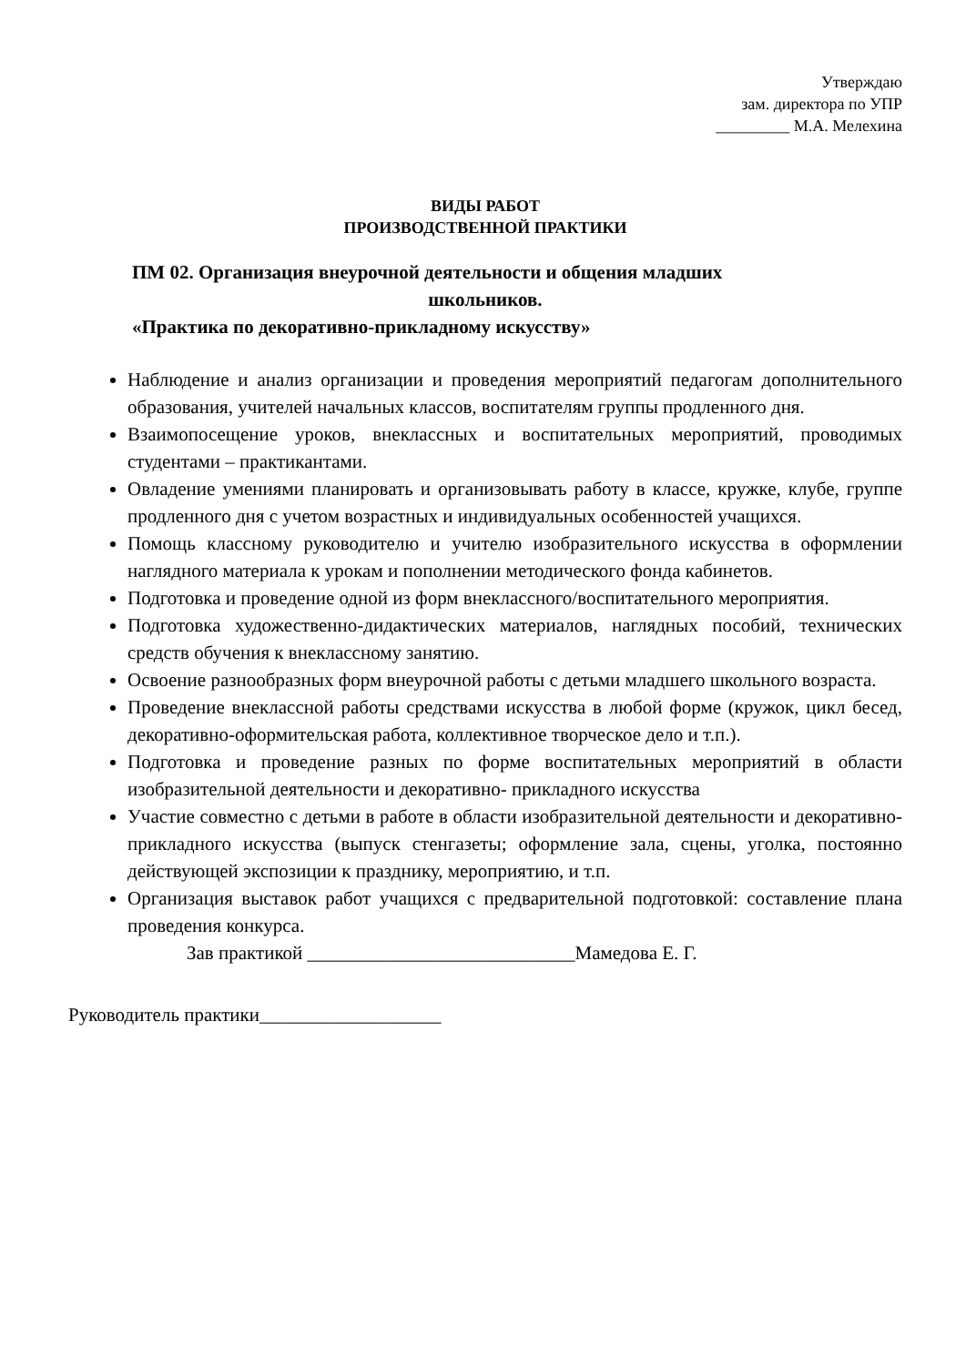Утверждаю
зам. директора по УПР
_________ М.А. Мелехина
ВИДЫ РАБОТ
ПРОИЗВОДСТВЕННОЙ ПРАКТИКИ
ПМ 02. Организация внеурочной деятельности и общения младших
школьников.
«Практика по декоративно-прикладному искусству»
Наблюдение и анализ организации и проведения мероприятий педагогам дополнительного образования, учителей начальных классов, воспитателям группы продленного дня.
Взаимопосещение уроков, внеклассных и воспитательных мероприятий, проводимых студентами – практикантами.
Овладение умениями планировать и организовывать работу в классе, кружке, клубе, группе продленного дня с учетом возрастных и индивидуальных особенностей учащихся.
Помощь классному руководителю и учителю изобразительного искусства в оформлении наглядного материала к урокам и пополнении методического фонда кабинетов.
Подготовка и проведение одной из форм внеклассного/воспитательного мероприятия.
Подготовка художественно-дидактических материалов, наглядных пособий, технических средств обучения к внеклассному занятию.
Освоение разнообразных форм внеурочной работы с детьми младшего школьного возраста.
Проведение внеклассной работы средствами искусства в любой форме (кружок, цикл бесед, декоративно-оформительская работа, коллективное творческое дело и т.п.).
Подготовка и проведение разных по форме воспитательных мероприятий в области изобразительной деятельности и декоративно- прикладного искусства
Участие совместно с детьми в работе в области изобразительной деятельности и декоративно- прикладного искусства (выпуск стенгазеты; оформление зала, сцены, уголка, постоянно действующей экспозиции к празднику, мероприятию, и т.п.
Организация выставок работ учащихся с предварительной подготовкой: составление плана проведения конкурса.
Зав практикой ____________________________Мамедова Е. Г.
Руководитель практики___________________